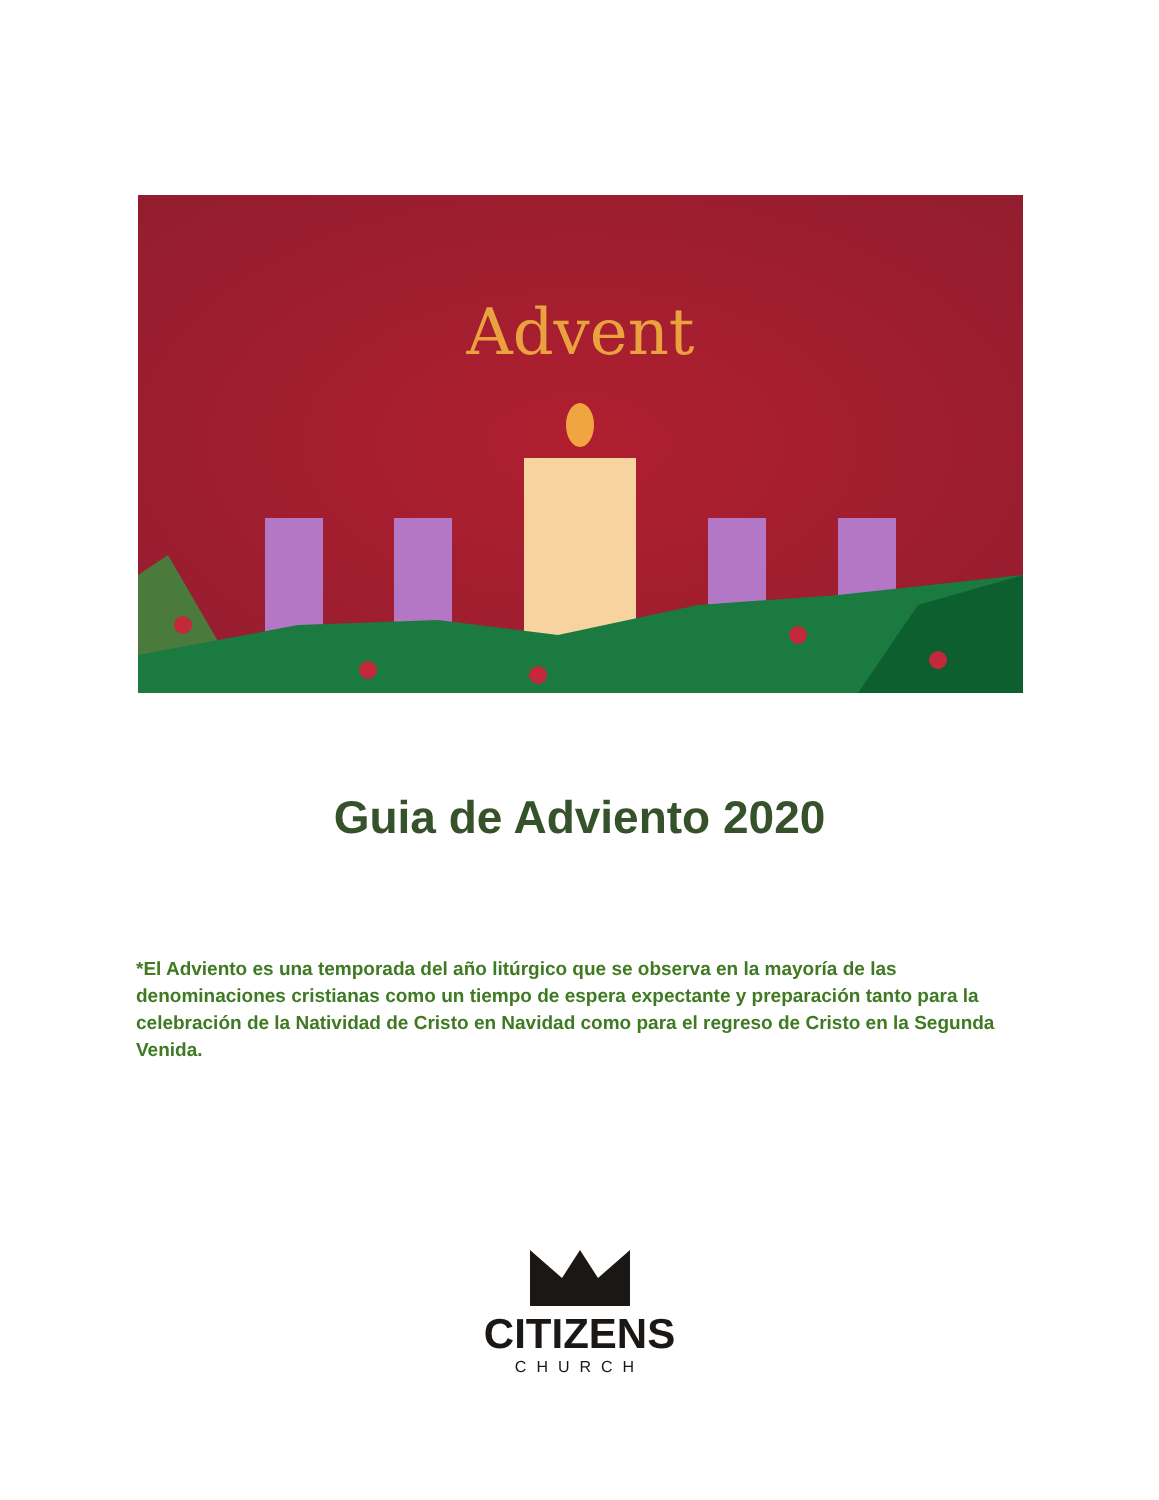Advent
Guia de Adviento 2020
*El Adviento es una temporada del año litúrgico que se observa en la mayoría de las denominaciones cristianas como un tiempo de espera expectante y preparación tanto para la celebración de la Natividad de Cristo en Navidad como para el regreso de Cristo en la Segunda Venida.
CITIZENS
CHURCH